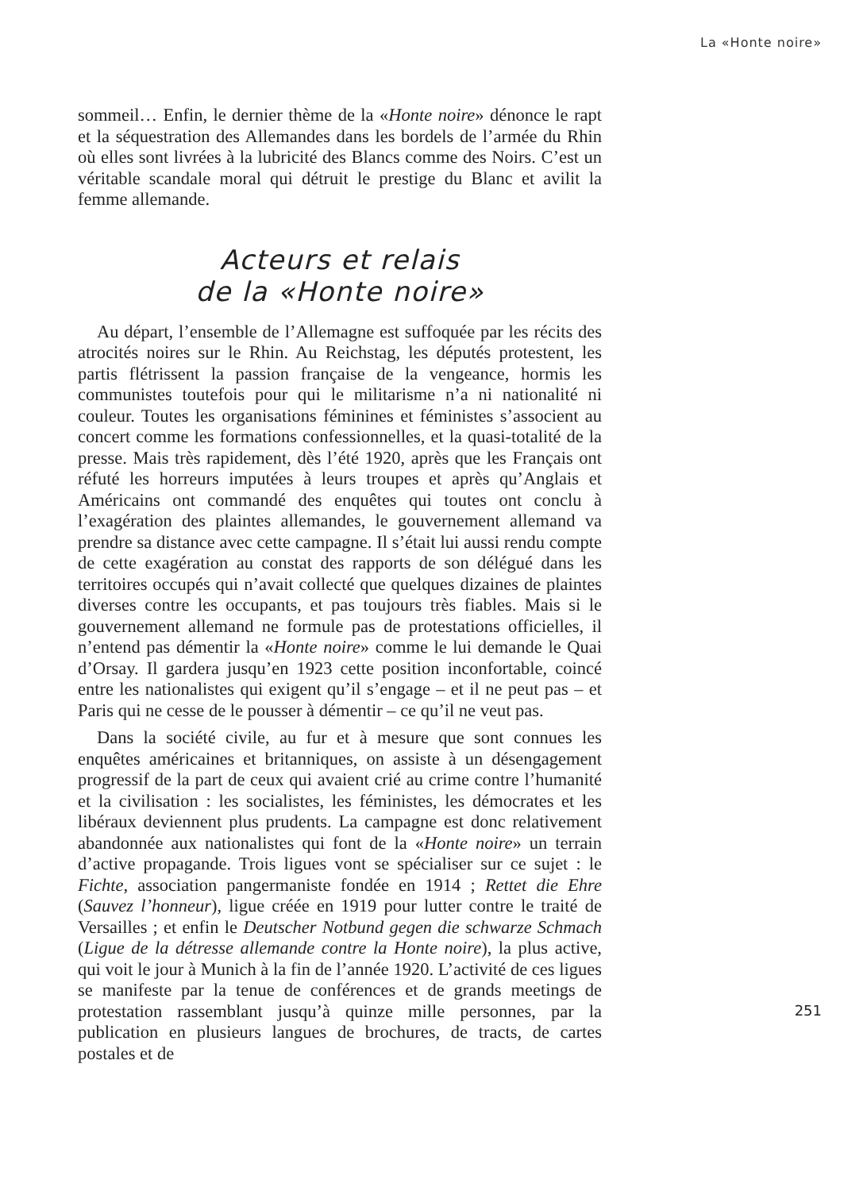La «Honte noire»
sommeil… Enfin, le dernier thème de la «Honte noire» dénonce le rapt et la séquestration des Allemandes dans les bordels de l’armée du Rhin où elles sont livrées à la lubricité des Blancs comme des Noirs. C’est un véritable scandale moral qui détruit le prestige du Blanc et avilit la femme allemande.
Acteurs et relais
de la «Honte noire»
Au départ, l’ensemble de l’Allemagne est suffoquée par les récits des atrocités noires sur le Rhin. Au Reichstag, les députés protestent, les partis flétrissent la passion française de la vengeance, hormis les communistes toutefois pour qui le militarisme n’a ni nationalité ni couleur. Toutes les organisations féminines et féministes s’associent au concert comme les formations confessionnelles, et la quasi-totalité de la presse. Mais très rapidement, dès l’été 1920, après que les Français ont réfuté les horreurs imputées à leurs troupes et après qu’Anglais et Américains ont commandé des enquêtes qui toutes ont conclu à l’exagération des plaintes allemandes, le gouvernement allemand va prendre sa distance avec cette campagne. Il s’était lui aussi rendu compte de cette exagération au constat des rapports de son délégué dans les territoires occupés qui n’avait collecté que quelques dizaines de plaintes diverses contre les occupants, et pas toujours très fiables. Mais si le gouvernement allemand ne formule pas de protestations officielles, il n’entend pas démentir la «Honte noire» comme le lui demande le Quai d’Orsay. Il gardera jusqu’en 1923 cette position inconfortable, coincé entre les nationalistes qui exigent qu’il s’engage – et il ne peut pas – et Paris qui ne cesse de le pousser à démentir – ce qu’il ne veut pas.
Dans la société civile, au fur et à mesure que sont connues les enquêtes américaines et britanniques, on assiste à un désengagement progressif de la part de ceux qui avaient crié au crime contre l’humanité et la civilisation : les socialistes, les féministes, les démocrates et les libéraux deviennent plus prudents. La campagne est donc relativement abandonnée aux nationalistes qui font de la «Honte noire» un terrain d’active propagande. Trois ligues vont se spécialiser sur ce sujet : le Fichte, association pangermaniste fondée en 1914 ; Rettet die Ehre (Sauvez l’honneur), ligue créée en 1919 pour lutter contre le traité de Versailles ; et enfin le Deutscher Notbund gegen die schwarze Schmach (Ligue de la détresse allemande contre la Honte noire), la plus active, qui voit le jour à Munich à la fin de l’année 1920. L’activité de ces ligues se manifeste par la tenue de conférences et de grands meetings de protestation rassemblant jusqu’à quinze mille personnes, par la publication en plusieurs langues de brochures, de tracts, de cartes postales et de
251